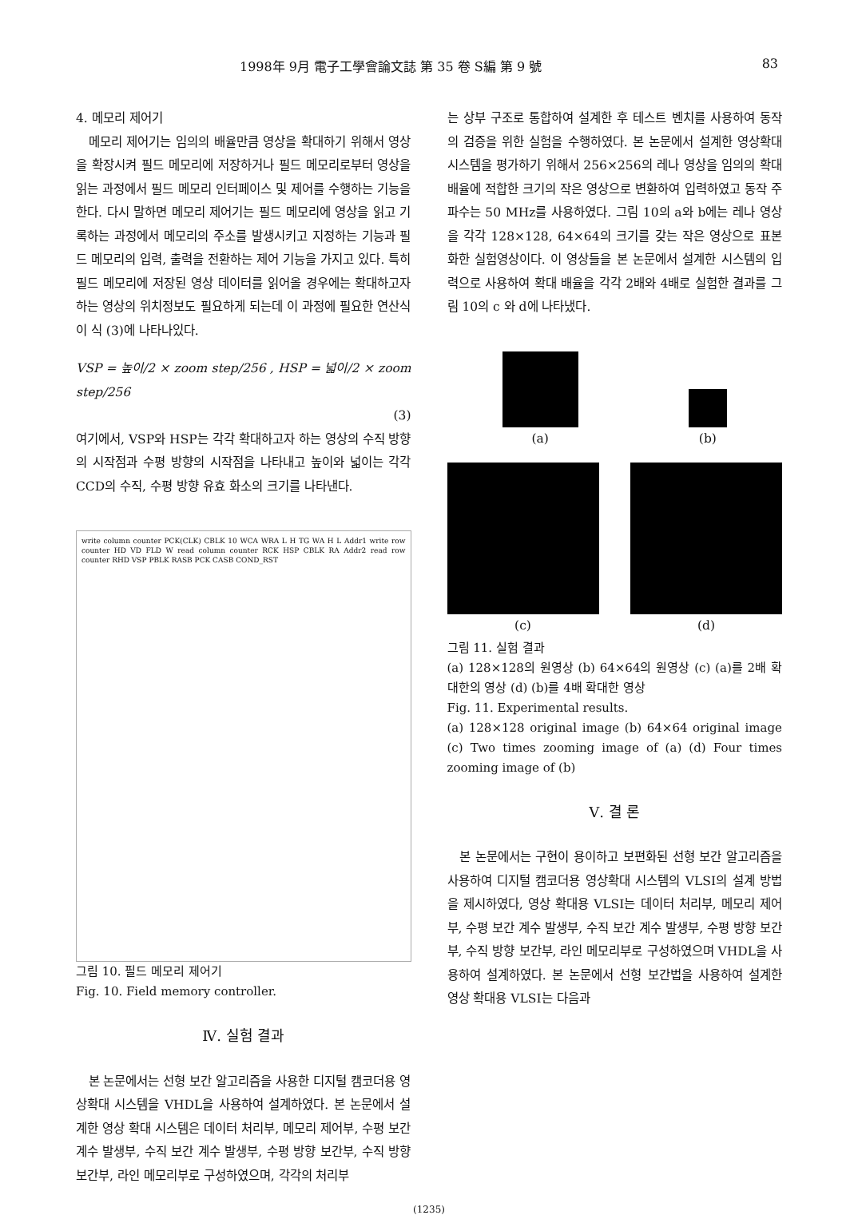1998年 9月 電子工學會論文誌 第 35 卷 S編 第 9 號 83
4. 메모리 제어기
메모리 제어기는 임의의 배율만큼 영상을 확대하기 위해서 영상을 확장시켜 필드 메모리에 저장하거나 필드 메모리로부터 영상을 읽는 과정에서 필드 메모리 인터페이스 및 제어를 수행하는 기능을 한다. 다시 말하면 메모리 제어기는 필드 메모리에 영상을 읽고 기록하는 과정에서 메모리의 주소를 발생시키고 지정하는 기능과 필드 메모리의 입력, 출력을 전환하는 제어 기능을 가지고 있다. 특히 필드 메모리에 저장된 영상 데이터를 읽어올 경우에는 확대하고자 하는 영상의 위치정보도 필요하게 되는데 이 과정에 필요한 연산식이 식 (3)에 나타나있다.
VSP = 높이/2 × zoom step/256 , HSP = 넓이/2 × zoom step/256
(3)
여기에서, VSP와 HSP는 각각 확대하고자 하는 영상의 수직 방향의 시작점과 수평 방향의 시작점을 나타내고 높이와 넓이는 각각 CCD의 수직, 수평 방향 유효 화소의 크기를 나타낸다.
write column counter PCK(CLK) CBLK 10 WCA WRA L H TG WA H L Addr1 write row counter HD VD FLD W read column counter RCK HSP CBLK RA Addr2 read row counter RHD VSP PBLK RASB PCK CASB COND_RST
그림 10. 필드 메모리 제어기
Fig. 10. Field memory controller.
Ⅳ. 실험 결과
본 논문에서는 선형 보간 알고리즘을 사용한 디지털 캠코더용 영상확대 시스템을 VHDL을 사용하여 설계하였다. 본 논문에서 설계한 영상 확대 시스템은 데이터 처리부, 메모리 제어부, 수평 보간 계수 발생부, 수직 보간 계수 발생부, 수평 방향 보간부, 수직 방향 보간부, 라인 메모리부로 구성하였으며, 각각의 처리부
는 상부 구조로 통합하여 설계한 후 테스트 벤치를 사용하여 동작의 검증을 위한 실험을 수행하였다. 본 논문에서 설계한 영상확대 시스템을 평가하기 위해서 256×256의 레나 영상을 임의의 확대 배율에 적합한 크기의 작은 영상으로 변환하여 입력하였고 동작 주파수는 50 MHz를 사용하였다. 그림 10의 a와 b에는 레나 영상을 각각 128×128, 64×64의 크기를 갖는 작은 영상으로 표본화한 실험영상이다. 이 영상들을 본 논문에서 설계한 시스템의 입력으로 사용하여 확대 배율을 각각 2배와 4배로 실험한 결과를 그림 10의 c 와 d에 나타냈다.
(a)
(b)
(c) (d)
그림 11. 실험 결과
(a) 128×128의 원영상 (b) 64×64의 원영상 (c) (a)를 2배 확대한의 영상 (d) (b)를 4배 확대한 영상
Fig. 11. Experimental results.
(a) 128×128 original image (b) 64×64 original image (c) Two times zooming image of (a) (d) Four times zooming image of (b)
Ⅴ. 결 론
본 논문에서는 구현이 용이하고 보편화된 선형 보간 알고리즘을 사용하여 디지털 캠코더용 영상확대 시스템의 VLSI의 설계 방법을 제시하였다, 영상 확대용 VLSI는 데이터 처리부, 메모리 제어부, 수평 보간 계수 발생부, 수직 보간 계수 발생부, 수평 방향 보간부, 수직 방향 보간부, 라인 메모리부로 구성하였으며 VHDL을 사용하여 설계하였다. 본 논문에서 선형 보간법을 사용하여 설계한 영상 확대용 VLSI는 다음과
(1235)